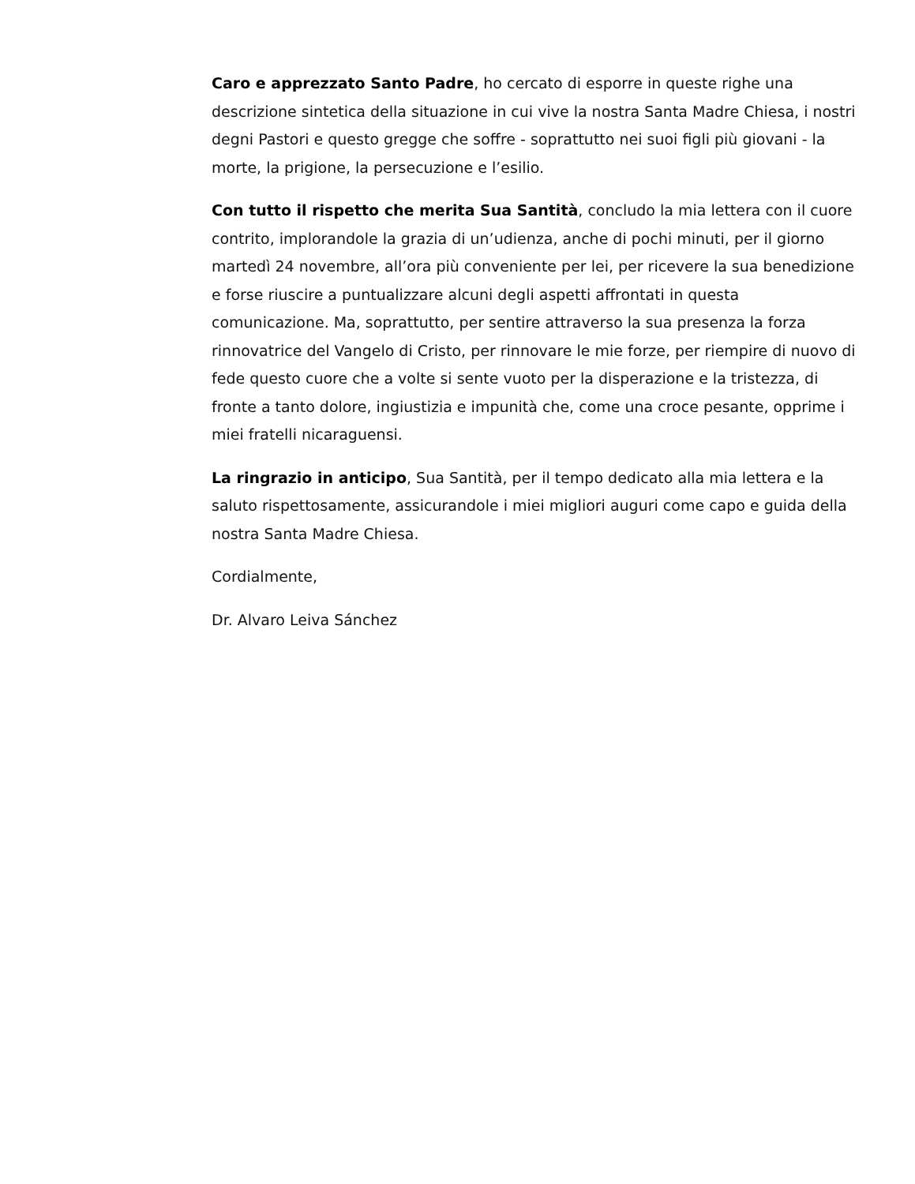Caro e apprezzato Santo Padre, ho cercato di esporre in queste righe una descrizione sintetica della situazione in cui vive la nostra Santa Madre Chiesa, i nostri degni Pastori e questo gregge che soffre - soprattutto nei suoi figli più giovani - la morte, la prigione, la persecuzione e l’esilio.
Con tutto il rispetto che merita Sua Santità, concludo la mia lettera con il cuore contrito, implorandole la grazia di un’udienza, anche di pochi minuti, per il giorno martedì 24 novembre, all’ora più conveniente per lei, per ricevere la sua benedizione e forse riuscire a puntualizzare alcuni degli aspetti affrontati in questa comunicazione. Ma, soprattutto, per sentire attraverso la sua presenza la forza rinnovatrice del Vangelo di Cristo, per rinnovare le mie forze, per riempire di nuovo di fede questo cuore che a volte si sente vuoto per la disperazione e la tristezza, di fronte a tanto dolore, ingiustizia e impunità che, come una croce pesante, opprime i miei fratelli nicaraguensi.
La ringrazio in anticipo, Sua Santità, per il tempo dedicato alla mia lettera e la saluto rispettosamente, assicurandole i miei migliori auguri come capo e guida della nostra Santa Madre Chiesa.
Cordialmente,
Dr. Alvaro Leiva Sánchez